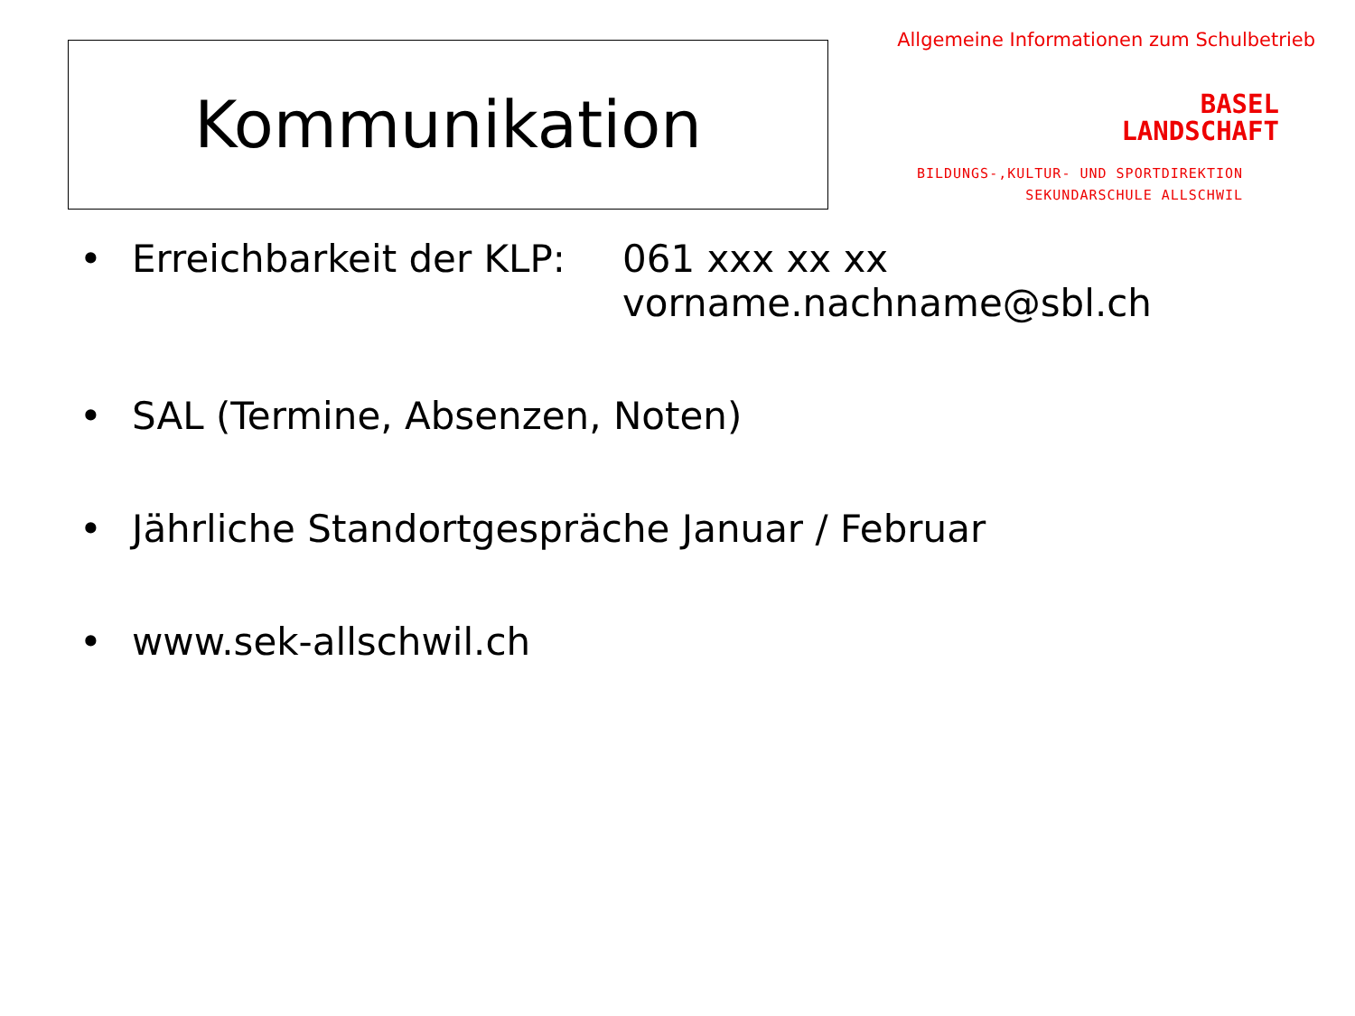Kommunikation
Allgemeine Informationen zum Schulbetrieb
BASEL
LANDSCHAFT
BILDUNGS-,KULTUR- UND SPORTDIREKTION
SEKUNDARSCHULE ALLSCHWIL
• Erreichbarkeit der KLP: 061 xxx xx xx
vorname.nachname@sbl.ch
• SAL (Termine, Absenzen, Noten)
• Jährliche Standortgespräche Januar / Februar
• www.sek-allschwil.ch